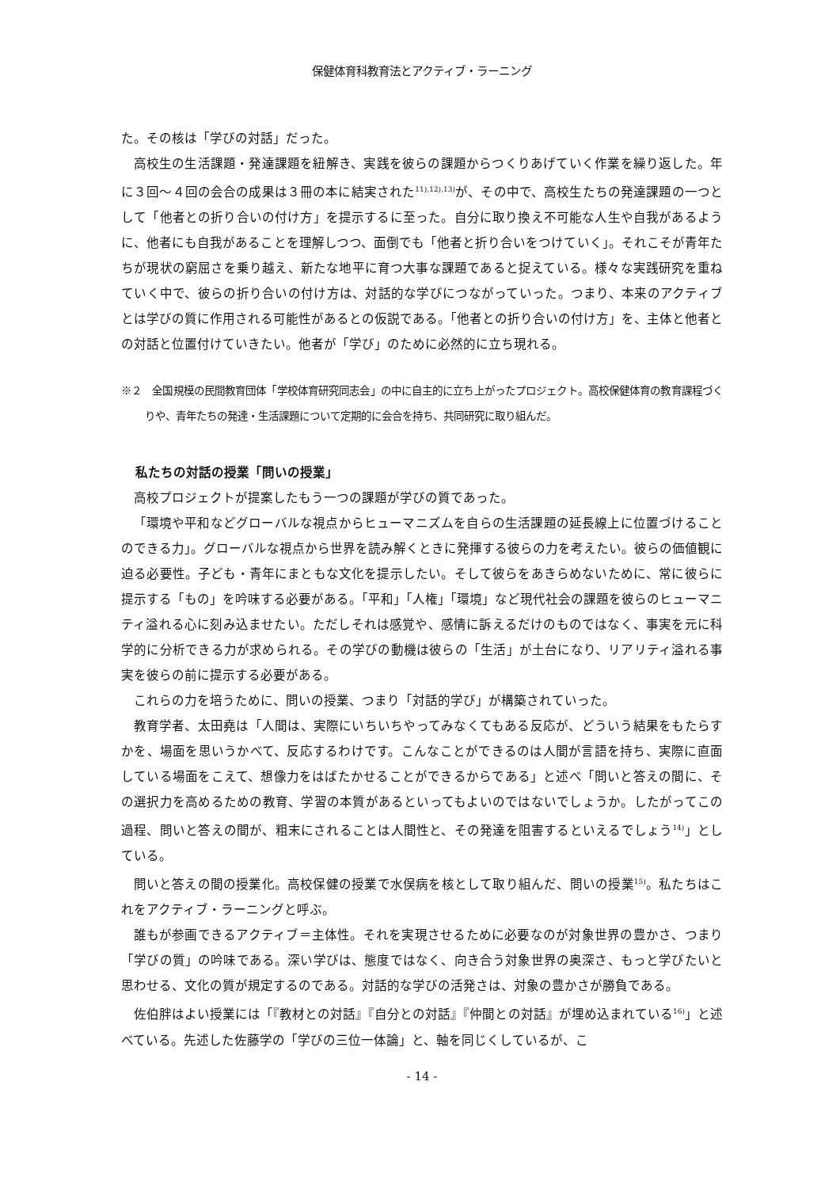保健体育科教育法とアクティブ・ラーニング
た。その核は「学びの対話」だった。
高校生の生活課題・発達課題を紐解き、実践を彼らの課題からつくりあげていく作業を繰り返した。年に３回～４回の会合の成果は３冊の本に結実された<sup>11),12),13)</sup>が、その中で、高校生たちの発達課題の一つとして「他者との折り合いの付け方」を提示するに至った。自分に取り換え不可能な人生や自我があるように、他者にも自我があることを理解しつつ、面倒でも「他者と折り合いをつけていく」。それこそが青年たちが現状の窮屈さを乗り越え、新たな地平に育つ大事な課題であると捉えている。様々な実践研究を重ねていく中で、彼らの折り合いの付け方は、対話的な学びにつながっていった。つまり、本来のアクティブとは学びの質に作用される可能性があるとの仮説である。「他者との折り合いの付け方」を、主体と他者との対話と位置付けていきたい。他者が「学び」のために必然的に立ち現れる。
※２　全国規模の民間教育団体「学校体育研究同志会」の中に自主的に立ち上がったプロジェクト。高校保健体育の教育課程づくりや、青年たちの発達・生活課題について定期的に会合を持ち、共同研究に取り組んだ。
私たちの対話の授業「問いの授業」
高校プロジェクトが提案したもう一つの課題が学びの質であった。
「環境や平和などグローバルな視点からヒューマニズムを自らの生活課題の延長線上に位置づけることのできる力」。グローバルな視点から世界を読み解くときに発揮する彼らの力を考えたい。彼らの価値観に迫る必要性。子ども・青年にまともな文化を提示したい。そして彼らをあきらめないために、常に彼らに提示する「もの」を吟味する必要がある。「平和」「人権」「環境」など現代社会の課題を彼らのヒューマニティ溢れる心に刻み込ませたい。ただしそれは感覚や、感情に訴えるだけのものではなく、事実を元に科学的に分析できる力が求められる。その学びの動機は彼らの「生活」が土台になり、リアリティ溢れる事実を彼らの前に提示する必要がある。
これらの力を培うために、問いの授業、つまり「対話的学び」が構築されていった。
教育学者、太田堯は「人間は、実際にいちいちやってみなくてもある反応が、どういう結果をもたらすかを、場面を思いうかべて、反応するわけです。こんなことができるのは人間が言語を持ち、実際に直面している場面をこえて、想像力をはばたかせることができるからである」と述べ「問いと答えの間に、その選択力を高めるための教育、学習の本質があるといってもよいのではないでしょうか。したがってこの過程、問いと答えの間が、粗末にされることは人間性と、その発達を阻害するといえるでしょう<sup>14)</sup>」としている。
問いと答えの間の授業化。高校保健の授業で水俣病を核として取り組んだ、問いの授業<sup>15)</sup>。私たちはこれをアクティブ・ラーニングと呼ぶ。
誰もが参画できるアクティブ＝主体性。それを実現させるために必要なのが対象世界の豊かさ、つまり「学びの質」の吟味である。深い学びは、態度ではなく、向き合う対象世界の奥深さ、もっと学びたいと思わせる、文化の質が規定するのである。対話的な学びの活発さは、対象の豊かさが勝負である。
佐伯胖はよい授業には「『教材との対話』『自分との対話』『仲間との対話』が埋め込まれている<sup>16)</sup>」と述べている。先述した佐藤学の「学びの三位一体論」と、軸を同じくしているが、こ
- 14 -